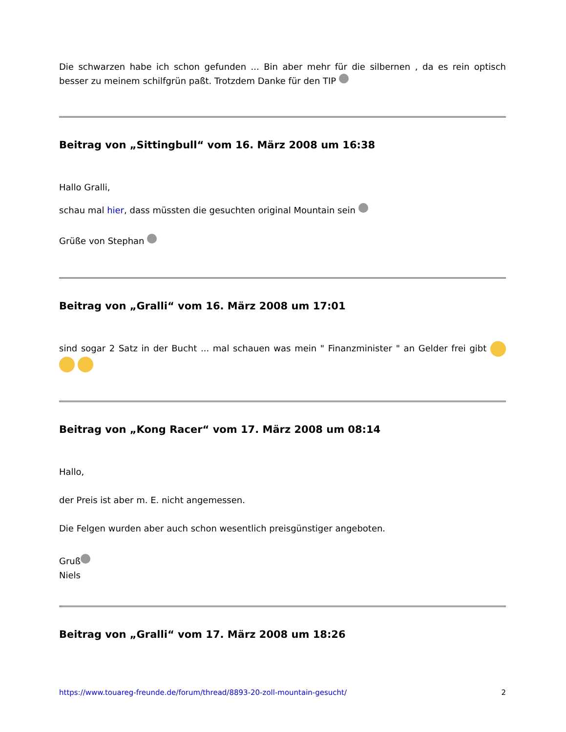Die schwarzen habe ich schon gefunden ... Bin aber mehr für die silbernen , da es rein optisch besser zu meinem schilfgrün paßt. Trotzdem Danke für den TIP
Beitrag von „Sittingbull“ vom 16. März 2008 um 16:38
Hallo Gralli,
schau mal hier, dass müssten die gesuchten original Mountain sein
Grüße von Stephan
Beitrag von „Gralli“ vom 16. März 2008 um 17:01
sind sogar 2 Satz in der Bucht ... mal schauen was mein " Finanzminister " an Gelder frei gibt
Beitrag von „Kong Racer“ vom 17. März 2008 um 08:14
Hallo,
der Preis ist aber m. E. nicht angemessen.
Die Felgen wurden aber auch schon wesentlich preisgünstiger angeboten.
Gruß
Niels
Beitrag von „Gralli“ vom 17. März 2008 um 18:26
https://www.touareg-freunde.de/forum/thread/8893-20-zoll-mountain-gesucht/ 2